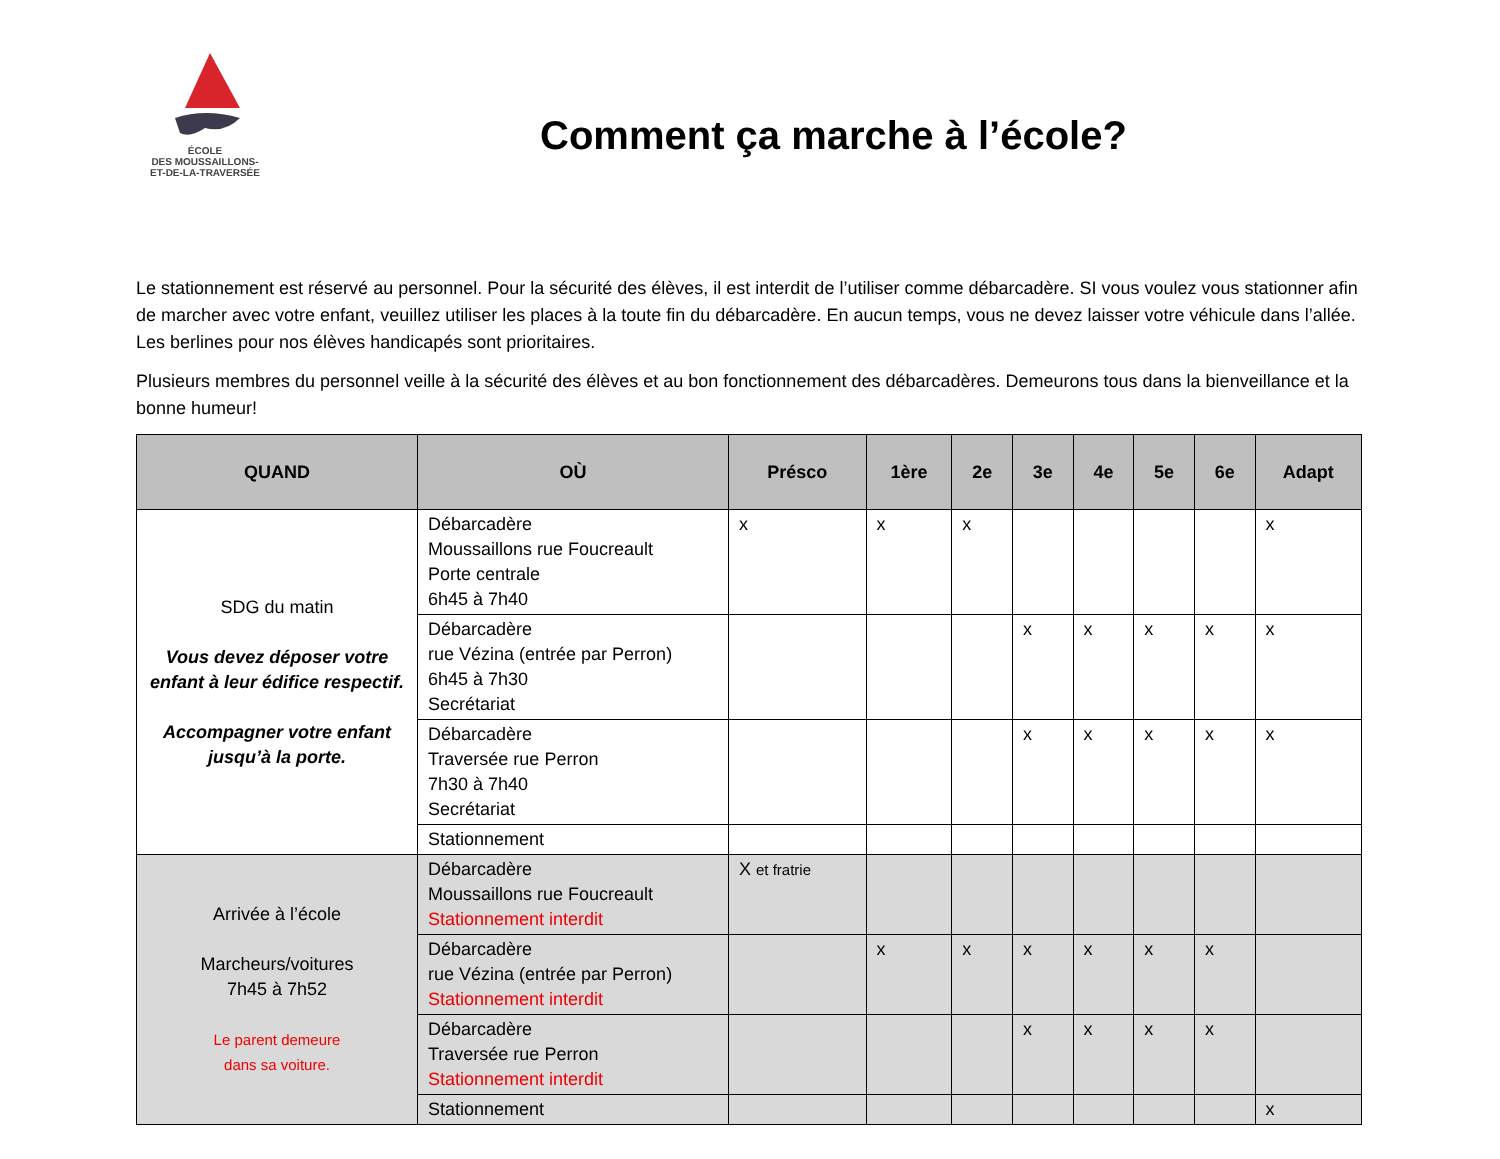ÉCOLE
DES MOUSSAILLONS-
ET-DE-LA-TRAVERSÉE
Comment ça marche à l’école?
Le stationnement est réservé au personnel. Pour la sécurité des élèves, il est interdit de l’utiliser comme débarcadère. SI vous voulez vous stationner afin de marcher avec votre enfant, veuillez utiliser les places à la toute fin du débarcadère. En aucun temps, vous ne devez laisser votre véhicule dans l’allée. Les berlines pour nos élèves handicapés sont prioritaires.
Plusieurs membres du personnel veille à la sécurité des élèves et au bon fonctionnement des débarcadères. Demeurons tous dans la bienveillance et la bonne humeur!
| QUAND | OÙ | Présco | 1ère | 2e | 3e | 4e | 5e | 6e | Adapt |
| --- | --- | --- | --- | --- | --- | --- | --- | --- | --- |
| SDG du matin Vous devez déposer votre enfant à leur édifice respectif. Accompagner votre enfant jusqu’à la porte. | Débarcadère Moussaillons rue Foucreault Porte centrale 6h45 à 7h40 | x | x | x | | | | | x |
| | Débarcadère rue Vézina (entrée par Perron) 6h45 à 7h30 Secrétariat | | | | x | x | x | x | x |
| | Débarcadère Traversée rue Perron 7h30 à 7h40 Secrétariat | | | | x | x | x | x | x |
| | Stationnement | | | | | | | | |
| Arrivée à l’école Marcheurs/voitures 7h45 à 7h52 Le parent demeure dans sa voiture. | Débarcadère Moussaillons rue Foucreault Stationnement interdit | X et fratrie | | | | | | | |
| | Débarcadère rue Vézina (entrée par Perron) Stationnement interdit | | x | x | x | x | x | x | |
| | Débarcadère Traversée rue Perron Stationnement interdit | | | | x | x | x | x | |
| | Stationnement | | | | | | | | x |